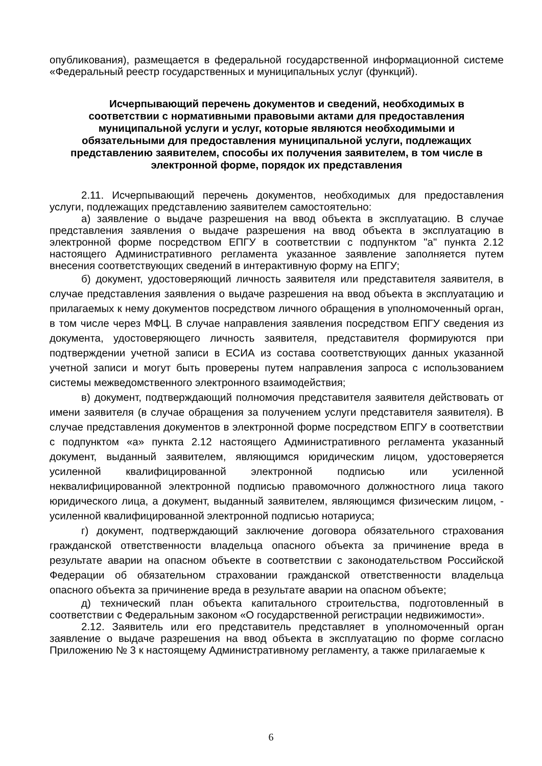опубликования), размещается в федеральной государственной информационной системе «Федеральный реестр государственных и муниципальных услуг (функций).
Исчерпывающий перечень документов и сведений, необходимых в соответствии с нормативными правовыми актами для предоставления муниципальной услуги и услуг, которые являются необходимыми и обязательными для предоставления муниципальной услуги, подлежащих представлению заявителем, способы их получения заявителем, в том числе в электронной форме, порядок их представления
2.11. Исчерпывающий перечень документов, необходимых для предоставления услуги, подлежащих представлению заявителем самостоятельно:
а) заявление о выдаче разрешения на ввод объекта в эксплуатацию. В случае представления заявления о выдаче разрешения на ввод объекта в эксплуатацию в электронной форме посредством ЕПГУ в соответствии с подпунктом "а" пункта 2.12 настоящего Административного регламента указанное заявление заполняется путем внесения соответствующих сведений в интерактивную форму на ЕПГУ;
б) документ, удостоверяющий личность заявителя или представителя заявителя, в случае представления заявления о выдаче разрешения на ввод объекта в эксплуатацию и прилагаемых к нему документов посредством личного обращения в уполномоченный орган, в том числе через МФЦ. В случае направления заявления посредством ЕПГУ сведения из документа, удостоверяющего личность заявителя, представителя формируются при подтверждении учетной записи в ЕСИА из состава соответствующих данных указанной учетной записи и могут быть проверены путем направления запроса с использованием системы межведомственного электронного взаимодействия;
в) документ, подтверждающий полномочия представителя заявителя действовать от имени заявителя (в случае обращения за получением услуги представителя заявителя). В случае представления документов в электронной форме посредством ЕПГУ в соответствии с подпунктом «а» пункта 2.12 настоящего Административного регламента указанный документ, выданный заявителем, являющимся юридическим лицом, удостоверяется усиленной квалифицированной электронной подписью или усиленной неквалифицированной электронной подписью правомочного должностного лица такого юридического лица, а документ, выданный заявителем, являющимся физическим лицом, - усиленной квалифицированной электронной подписью нотариуса;
г) документ, подтверждающий заключение договора обязательного страхования гражданской ответственности владельца опасного объекта за причинение вреда в результате аварии на опасном объекте в соответствии с законодательством Российской Федерации об обязательном страховании гражданской ответственности владельца опасного объекта за причинение вреда в результате аварии на опасном объекте;
д) технический план объекта капитального строительства, подготовленный в соответствии с Федеральным законом «О государственной регистрации недвижимости».
2.12. Заявитель или его представитель представляет в уполномоченный орган заявление о выдаче разрешения на ввод объекта в эксплуатацию по форме согласно Приложению № 3 к настоящему Административному регламенту, а также прилагаемые к
6